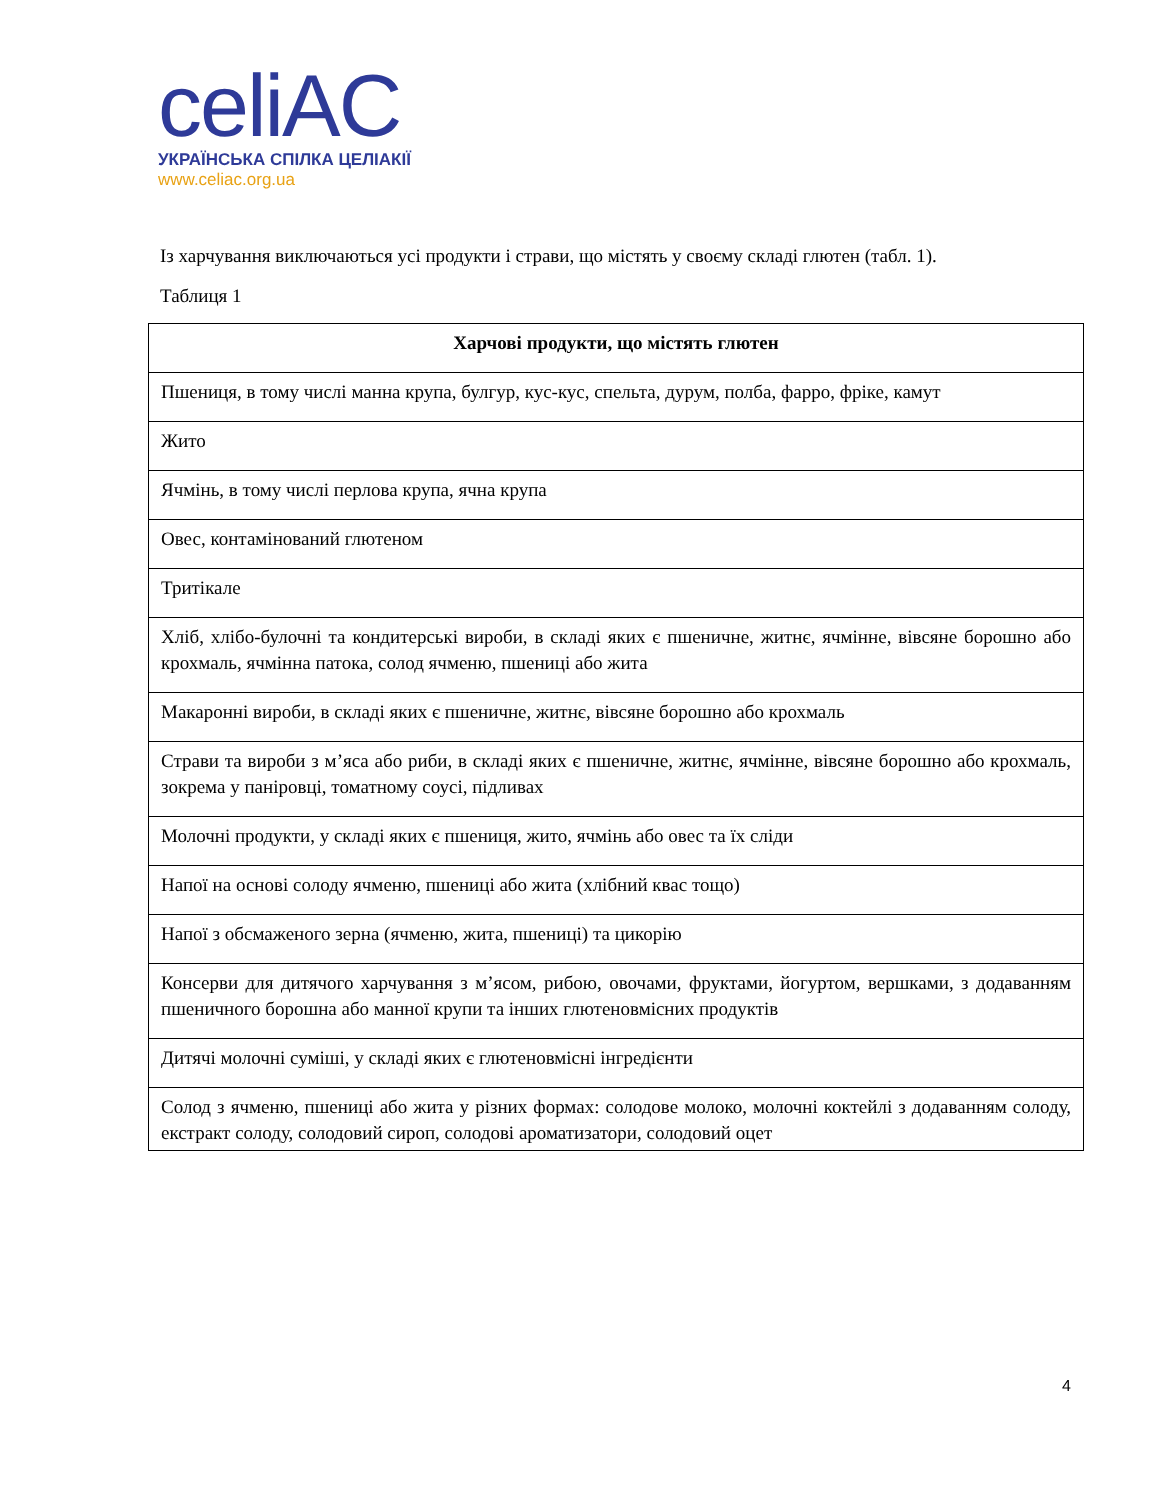celiAC
УКРАЇНСЬКА СПІЛКА ЦЕЛІАКІЇ
www.celiac.org.ua
Із харчування виключаються усі продукти і страви, що містять у своєму складі глютен (табл. 1).
Таблиця 1
| Харчові продукти, що містять глютен |
| --- |
| Пшениця, в тому числі манна крупа, булгур, кус-кус, спельта, дурум, полба, фарро, фріке, камут |
| Жито |
| Ячмінь, в тому числі перлова крупа, ячна крупа |
| Овес, контамінований глютеном |
| Тритікале |
| Хліб, хлібо-булочні та кондитерські вироби, в складі яких є пшеничне, житнє, ячмінне, вівсяне борошно або крохмаль, ячмінна патока, солод ячменю, пшениці або жита |
| Макаронні вироби, в складі яких є пшеничне, житнє, вівсяне борошно або крохмаль |
| Страви та вироби з м’яса або риби, в складі яких є пшеничне, житнє, ячмінне, вівсяне борошно або крохмаль, зокрема у паніровці, томатному соусі, підливах |
| Молочні продукти, у складі яких є пшениця, жито, ячмінь або овес та їх сліди |
| Напої на основі солоду ячменю, пшениці або жита (хлібний квас тощо) |
| Напої з обсмаженого зерна (ячменю, жита, пшениці) та цикорію |
| Консерви для дитячого харчування з м’ясом, рибою, овочами, фруктами, йогуртом, вершками, з додаванням пшеничного борошна або манної крупи та інших глютеновмісних продуктів |
| Дитячі молочні суміші, у складі яких є глютеновмісні інгредієнти |
| Солод з ячменю, пшениці або жита у різних формах: солодове молоко, молочні коктейлі з додаванням солоду, екстракт солоду, солодовий сироп, солодові ароматизатори, солодовий оцет |
4